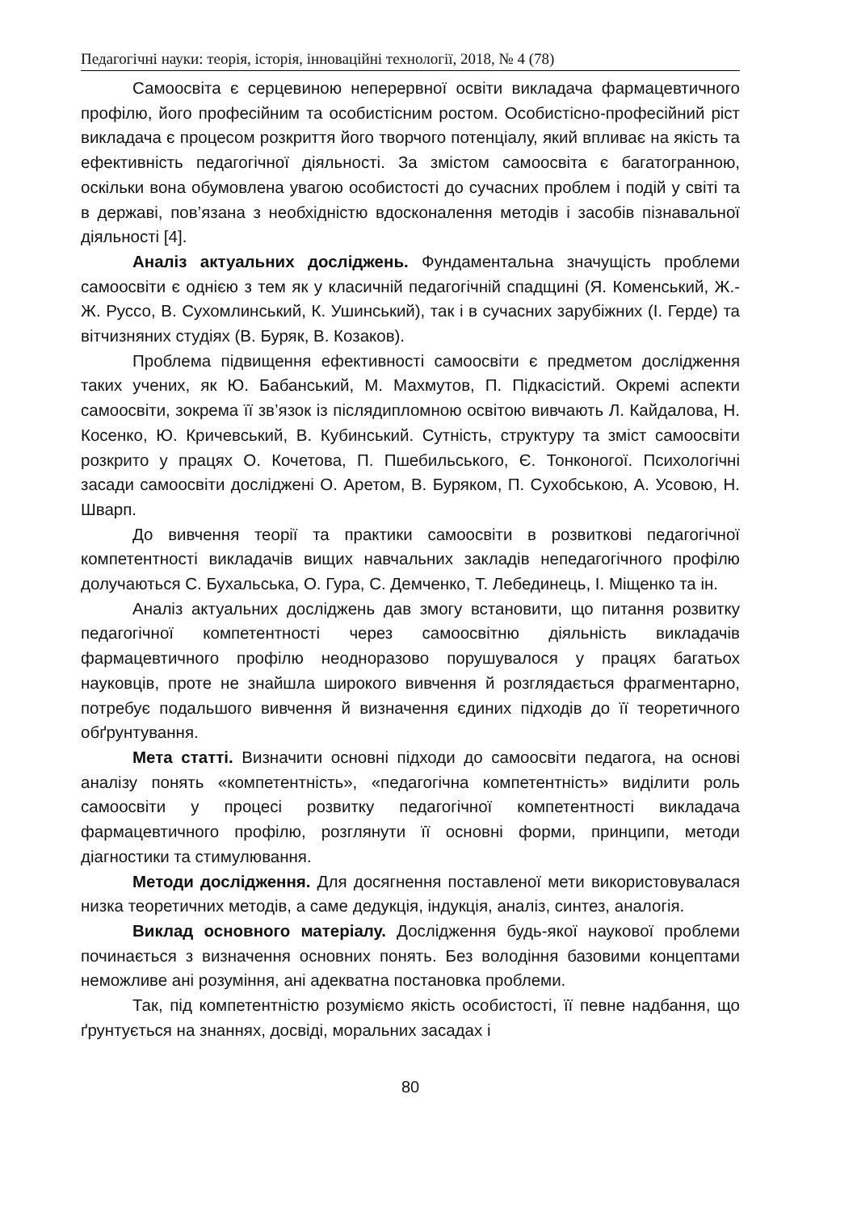Педагогічні науки: теорія, історія, інноваційні технології, 2018, № 4 (78)
Самоосвіта є серцевиною неперервної освіти викладача фармацевтичного профілю, його професійним та особистісним ростом. Особистісно-професійний ріст викладача є процесом розкриття його творчого потенціалу, який впливає на якість та ефективність педагогічної діяльності. За змістом самоосвіта є багатогранною, оскільки вона обумовлена увагою особистості до сучасних проблем і подій у світі та в державі, пов’язана з необхідністю вдосконалення методів і засобів пізнавальної діяльності [4].
Аналіз актуальних досліджень. Фундаментальна значущість проблеми самоосвіти є однією з тем як у класичній педагогічній спадщині (Я. Коменський, Ж.-Ж. Руссо, В. Сухомлинський, К. Ушинський), так і в сучасних зарубіжних (І. Герде) та вітчизняних студіях (В. Буряк, В. Козаков).
Проблема підвищення ефективності самоосвіти є предметом дослідження таких учених, як Ю. Бабанський, М. Махмутов, П. Підкасістий. Окремі аспекти самоосвіти, зокрема її зв’язок із післядипломною освітою вивчають Л. Кайдалова, Н. Косенко, Ю. Кричевський, В. Кубинський. Сутність, структуру та зміст самоосвіти розкрито у працях О. Кочетова, П. Пшебильського, Є. Тонконогої. Психологічні засади самоосвіти досліджені О. Аретом, В. Буряком, П. Сухобською, А. Усовою, Н. Шварп.
До вивчення теорії та практики самоосвіти в розвиткові педагогічної компетентності викладачів вищих навчальних закладів непедагогічного профілю долучаються С. Бухальська, О. Гура, С. Демченко, Т. Лебединець, І. Міщенко та ін.
Аналіз актуальних досліджень дав змогу встановити, що питання розвитку педагогічної компетентності через самоосвітню діяльність викладачів фармацевтичного профілю неодноразово порушувалося у працях багатьох науковців, проте не знайшла широкого вивчення й розглядається фрагментарно, потребує подальшого вивчення й визначення єдиних підходів до її теоретичного обґрунтування.
Мета статті. Визначити основні підходи до самоосвіти педагога, на основі аналізу понять «компетентність», «педагогічна компетентність» виділити роль самоосвіти у процесі розвитку педагогічної компетентності викладача фармацевтичного профілю, розглянути її основні форми, принципи, методи діагностики та стимулювання.
Методи дослідження. Для досягнення поставленої мети використовувалася низка теоретичних методів, а саме дедукція, індукція, аналіз, синтез, аналогія.
Виклад основного матеріалу. Дослідження будь-якої наукової проблеми починається з визначення основних понять. Без володіння базовими концептами неможливе ані розуміння, ані адекватна постановка проблеми.
Так, під компетентністю розуміємо якість особистості, її певне надбання, що ґрунтується на знаннях, досвіді, моральних засадах і
80